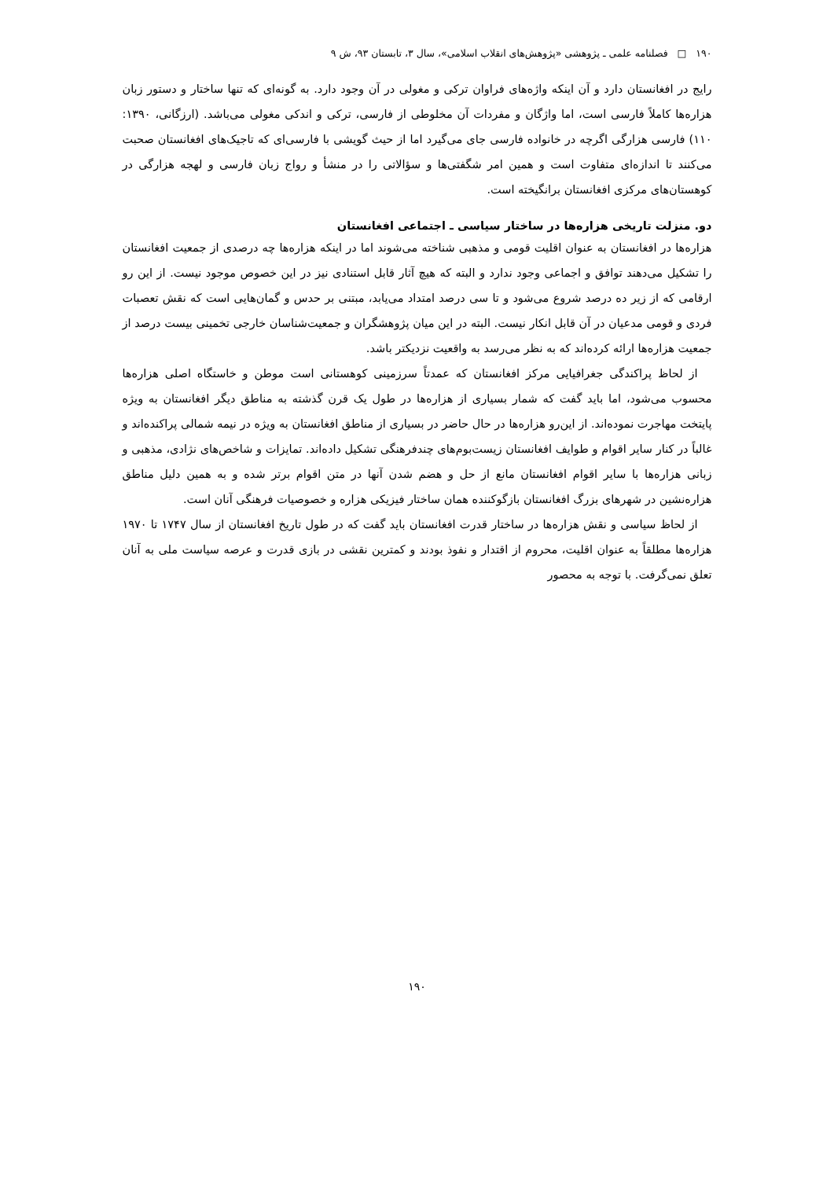۱۹۰ □ فصلنامه علمی ـ پژوهشی «پژوهش‌های انقلاب اسلامی»، سال ۳، تابستان ۹۳، ش ۹
رایج در افغانستان دارد و آن اینکه واژه‌های فراوان ترکی و مغولی در آن وجود دارد. به گونه‌ای که تنها ساختار و دستور زبان هزاره‌ها کاملاً فارسی است، اما واژگان و مفردات آن مخلوطی از فارسی، ترکی و اندکی مغولی می‌باشد. (ارزگانی، ۱۳۹۰: ۱۱۰) فارسی هزارگی اگرچه در خانواده فارسی جای می‌گیرد اما از حیث گویشی با فارسی‌ای که تاجیک‌های افغانستان صحبت می‌کنند تا اندازه‌ای متفاوت است و همین امر شگفتی‌ها و سؤالاتی را در منشأ و رواج زبان فارسی و لهجه هزارگی در کوهستان‌های مرکزی افغانستان برانگیخته است.
دو. منزلت تاریخی هزاره‌ها در ساختار سیاسی ـ اجتماعی افغانستان
هزاره‌ها در افغانستان به عنوان اقلیت قومی و مذهبی شناخته می‌شوند اما در اینکه هزاره‌ها چه درصدی از جمعیت افغانستان را تشکیل می‌دهند توافق و اجماعی وجود ندارد و البته که هیچ آثار قابل استنادی نیز در این خصوص موجود نیست. از این رو ارقامی که از زیر ده درصد شروع می‌شود و تا سی درصد امتداد می‌یابد، مبتنی بر حدس و گمان‌هایی است که نقش تعصبات فردی و قومی مدعیان در آن قابل انکار نیست. البته در این میان پژوهشگران و جمعیت‌شناسان خارجی تخمینی بیست درصد از جمعیت هزاره‌ها ارائه کرده‌اند که به نظر می‌رسد به واقعیت نزدیکتر باشد.
از لحاظ پراکندگی جغرافیایی مرکز افغانستان که عمدتاً سرزمینی کوهستانی است موطن و خاستگاه اصلی هزاره‌ها محسوب می‌شود، اما باید گفت که شمار بسیاری از هزاره‌ها در طول یک قرن گذشته به مناطق دیگر افغانستان به ویژه پایتخت مهاجرت نموده‌اند. از این‌رو هزاره‌ها در حال حاضر در بسیاری از مناطق افغانستان به ویژه در نیمه شمالی پراکنده‌اند و غالباً در کنار سایر اقوام و طوایف افغانستان زیست‌بوم‌های چندفرهنگی تشکیل داده‌اند. تمایزات و شاخص‌های نژادی، مذهبی و زبانی هزاره‌ها با سایر اقوام افغانستان مانع از حل و هضم شدن آنها در متن اقوام برتر شده و به همین دلیل مناطق هزاره‌نشین در شهرهای بزرگ افغانستان بازگوکننده همان ساختار فیزیکی هزاره و خصوصیات فرهنگی آنان است.
از لحاظ سیاسی و نقش هزاره‌ها در ساختار قدرت افغانستان باید گفت که در طول تاریخ افغانستان از سال ۱۷۴۷ تا ۱۹۷۰ هزاره‌ها مطلقاً به عنوان اقلیت، محروم از اقتدار و نفوذ بودند و کمترین نقشی در بازی قدرت و عرصه سیاست ملی به آنان تعلق نمی‌گرفت. با توجه به محصور
۱۹۰